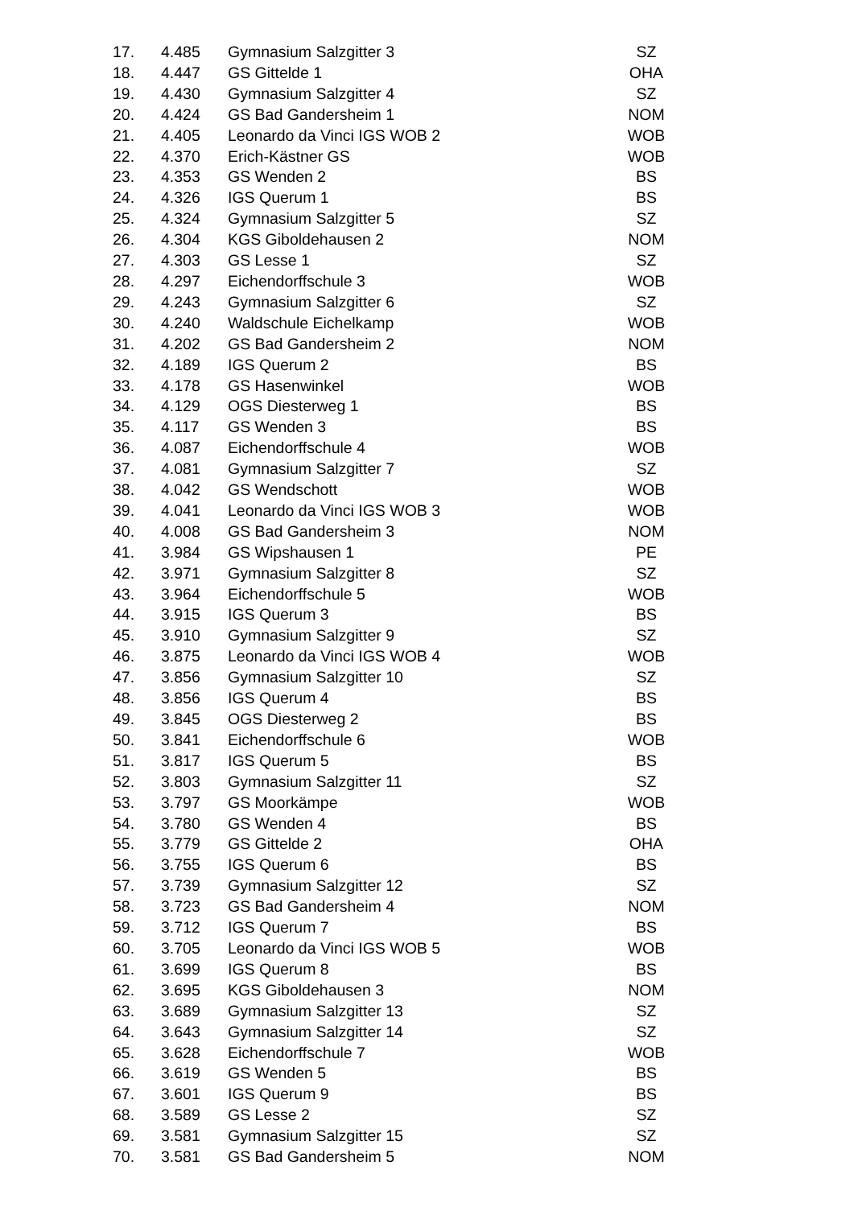| 17. | 4.485 | Gymnasium Salzgitter 3 | SZ |
| 18. | 4.447 | GS Gittelde 1 | OHA |
| 19. | 4.430 | Gymnasium Salzgitter 4 | SZ |
| 20. | 4.424 | GS Bad Gandersheim 1 | NOM |
| 21. | 4.405 | Leonardo da Vinci IGS WOB 2 | WOB |
| 22. | 4.370 | Erich-Kästner GS | WOB |
| 23. | 4.353 | GS Wenden 2 | BS |
| 24. | 4.326 | IGS Querum 1 | BS |
| 25. | 4.324 | Gymnasium Salzgitter 5 | SZ |
| 26. | 4.304 | KGS Giboldehausen 2 | NOM |
| 27. | 4.303 | GS Lesse 1 | SZ |
| 28. | 4.297 | Eichendorffschule 3 | WOB |
| 29. | 4.243 | Gymnasium Salzgitter 6 | SZ |
| 30. | 4.240 | Waldschule Eichelkamp | WOB |
| 31. | 4.202 | GS Bad Gandersheim 2 | NOM |
| 32. | 4.189 | IGS Querum 2 | BS |
| 33. | 4.178 | GS Hasenwinkel | WOB |
| 34. | 4.129 | OGS Diesterweg 1 | BS |
| 35. | 4.117 | GS Wenden 3 | BS |
| 36. | 4.087 | Eichendorffschule 4 | WOB |
| 37. | 4.081 | Gymnasium Salzgitter 7 | SZ |
| 38. | 4.042 | GS Wendschott | WOB |
| 39. | 4.041 | Leonardo da Vinci IGS WOB 3 | WOB |
| 40. | 4.008 | GS Bad Gandersheim 3 | NOM |
| 41. | 3.984 | GS Wipshausen 1 | PE |
| 42. | 3.971 | Gymnasium Salzgitter 8 | SZ |
| 43. | 3.964 | Eichendorffschule 5 | WOB |
| 44. | 3.915 | IGS Querum 3 | BS |
| 45. | 3.910 | Gymnasium Salzgitter 9 | SZ |
| 46. | 3.875 | Leonardo da Vinci IGS WOB 4 | WOB |
| 47. | 3.856 | Gymnasium Salzgitter 10 | SZ |
| 48. | 3.856 | IGS Querum 4 | BS |
| 49. | 3.845 | OGS Diesterweg 2 | BS |
| 50. | 3.841 | Eichendorffschule 6 | WOB |
| 51. | 3.817 | IGS Querum 5 | BS |
| 52. | 3.803 | Gymnasium Salzgitter 11 | SZ |
| 53. | 3.797 | GS Moorkämpe | WOB |
| 54. | 3.780 | GS Wenden 4 | BS |
| 55. | 3.779 | GS Gittelde 2 | OHA |
| 56. | 3.755 | IGS Querum 6 | BS |
| 57. | 3.739 | Gymnasium Salzgitter 12 | SZ |
| 58. | 3.723 | GS Bad Gandersheim 4 | NOM |
| 59. | 3.712 | IGS Querum 7 | BS |
| 60. | 3.705 | Leonardo da Vinci IGS WOB 5 | WOB |
| 61. | 3.699 | IGS Querum 8 | BS |
| 62. | 3.695 | KGS Giboldehausen 3 | NOM |
| 63. | 3.689 | Gymnasium Salzgitter 13 | SZ |
| 64. | 3.643 | Gymnasium Salzgitter 14 | SZ |
| 65. | 3.628 | Eichendorffschule 7 | WOB |
| 66. | 3.619 | GS Wenden 5 | BS |
| 67. | 3.601 | IGS Querum 9 | BS |
| 68. | 3.589 | GS Lesse 2 | SZ |
| 69. | 3.581 | Gymnasium Salzgitter 15 | SZ |
| 70. | 3.581 | GS Bad Gandersheim 5 | NOM |